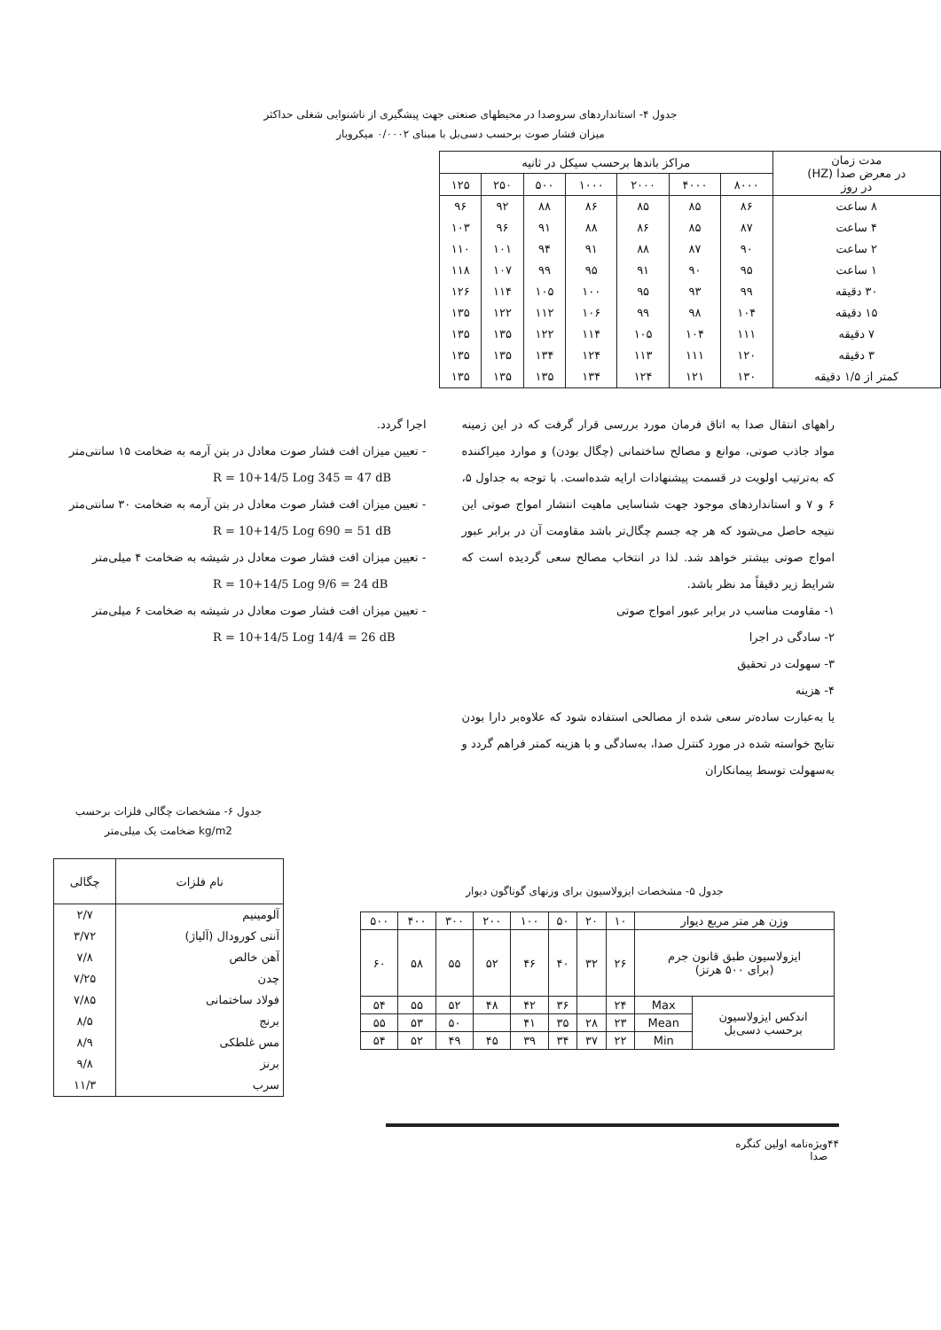جدول ۴- استانداردهای سروصدا در محیطهای صنعتی جهت پیشگیری از ناشنوایی شغلی حداکثر
میزان فشار صوت برحسب دسی‌بل با مبنای ۰/۰۰۰۲ میکروبار
| مدت زمان در معرض صدا (HZ) در روز | مراکز باندها برحسب سیکل در ثانیه | | | | | | |
| --- | --- | --- | --- | --- | --- | --- | --- |
| | ۸۰۰۰ | ۴۰۰۰ | ۲۰۰۰ | ۱۰۰۰ | ۵۰۰ | ۲۵۰ | ۱۲۵ |
| ۸ ساعت | ۸۶ | ۸۵ | ۸۵ | ۸۶ | ۸۸ | ۹۲ | ۹۶ |
| ۴ ساعت | ۸۷ | ۸۵ | ۸۶ | ۸۸ | ۹۱ | ۹۶ | ۱۰۳ |
| ۲ ساعت | ۹۰ | ۸۷ | ۸۸ | ۹۱ | ۹۴ | ۱۰۱ | ۱۱۰ |
| ۱ ساعت | ۹۵ | ۹۰ | ۹۱ | ۹۵ | ۹۹ | ۱۰۷ | ۱۱۸ |
| ۳۰ دقیقه | ۹۹ | ۹۳ | ۹۵ | ۱۰۰ | ۱۰۵ | ۱۱۴ | ۱۲۶ |
| ۱۵ دقیقه | ۱۰۴ | ۹۸ | ۹۹ | ۱۰۶ | ۱۱۲ | ۱۲۲ | ۱۳۵ |
| ۷ دقیقه | ۱۱۱ | ۱۰۴ | ۱۰۵ | ۱۱۴ | ۱۲۲ | ۱۳۵ | ۱۳۵ |
| ۳ دقیقه | ۱۲۰ | ۱۱۱ | ۱۱۳ | ۱۲۴ | ۱۳۴ | ۱۳۵ | ۱۳۵ |
| کمتر از ۱/۵ دقیقه | ۱۳۰ | ۱۲۱ | ۱۲۴ | ۱۳۴ | ۱۳۵ | ۱۳۵ | ۱۳۵ |
راههای انتقال صدا به اتاق فرمان مورد بررسی قرار گرفت که در این زمینه مواد جاذب صوتی، موانع و مصالح ساختمانی (چگال بودن) و موارد میراکننده که به‌ترتیب اولویت در قسمت پیشنهادات ارایه شده‌است. با توجه به جداول ۵، ۶ و ۷ و استانداردهای موجود جهت شناسایی ماهیت انتشار امواج صوتی این نتیجه حاصل می‌شود که هر چه جسم چگال‌تر باشد مقاومت آن در برابر عبور امواج صوتی بیشتر خواهد شد. لذا در انتخاب مصالح سعی گردیده است که شرایط زیر دقیقاً مد نظر باشد.
۱- مقاومت مناسب در برابر عبور امواج صوتی
۲- سادگی در اجرا
۳- سهولت در تحقیق
۴- هزینه
یا به‌عبارت ساده‌تر سعی شده از مصالحی استفاده شود که علاوه‌بر دارا بودن نتایج خواسته شده در مورد کنترل صدا، به‌سادگی و با هزینه کمتر فراهم گردد و به‌سهولت توسط پیمانکاران
اجرا گردد.
- تعیین میزان افت فشار صوت معادل در بتن آرمه به ضخامت ۱۵ سانتی‌متر
R = 10+14/5 Log 345 = 47 dB
- تعیین میزان افت فشار صوت معادل در بتن آرمه به ضخامت ۳۰ سانتی‌متر
R = 10+14/5 Log 690 = 51 dB
- تعیین میزان افت فشار صوت معادل در شیشه به ضخامت ۴ میلی‌متر
R = 10+14/5 Log 9/6 = 24 dB
- تعیین میزان افت فشار صوت معادل در شیشه به ضخامت ۶ میلی‌متر
R = 10+14/5 Log 14/4 = 26 dB
جدول ۵- مشخصات ایزولاسیون برای وزنهای گوناگون دیوار
| وزن هر متر مربع دیوار | | ۱۰ | ۲۰ | ۵۰ | ۱۰۰ | ۲۰۰ | ۳۰۰ | ۴۰۰ | ۵۰۰ |
| ایزولاسیون طبق قانون جرم (برای ۵۰۰ هرتز) | | ۲۶ | ۳۲ | ۴۰ | ۴۶ | ۵۲ | ۵۵ | ۵۸ | ۶۰ |
| اندکس ایزولاسیون برحسب دسی‌بل | Max | ۲۴ | | ۳۶ | ۴۲ | ۴۸ | ۵۲ | ۵۵ | ۵۴ |
| | Mean | ۲۳ | ۲۸ | ۳۵ | ۴۱ | | ۵۰ | ۵۳ | ۵۵ |
| | Min | ۲۲ | ۳۷ | ۳۴ | ۳۹ | ۴۵ | ۴۹ | ۵۲ | ۵۴ |
جدول ۶- مشخصات چگالی فلزات برحسب
kg/m2 ضخامت یک میلی‌متر
| نام فلزات | چگالی |
| --- | --- |
| آلومینیم | ۲/۷ |
| آنتی کورودال (آلیاژ) | ۳/۷۲ |
| آهن خالص | ۷/۸ |
| چدن | ۷/۲۵ |
| فولاد ساختمانی | ۷/۸۵ |
| برنج | ۸/۵ |
| مس غلطکی | ۸/۹ |
| برنز | ۹/۸ |
| سرب | ۱۱/۳ |
۴۴ ویژه‌نامه اولین کنگره صدا